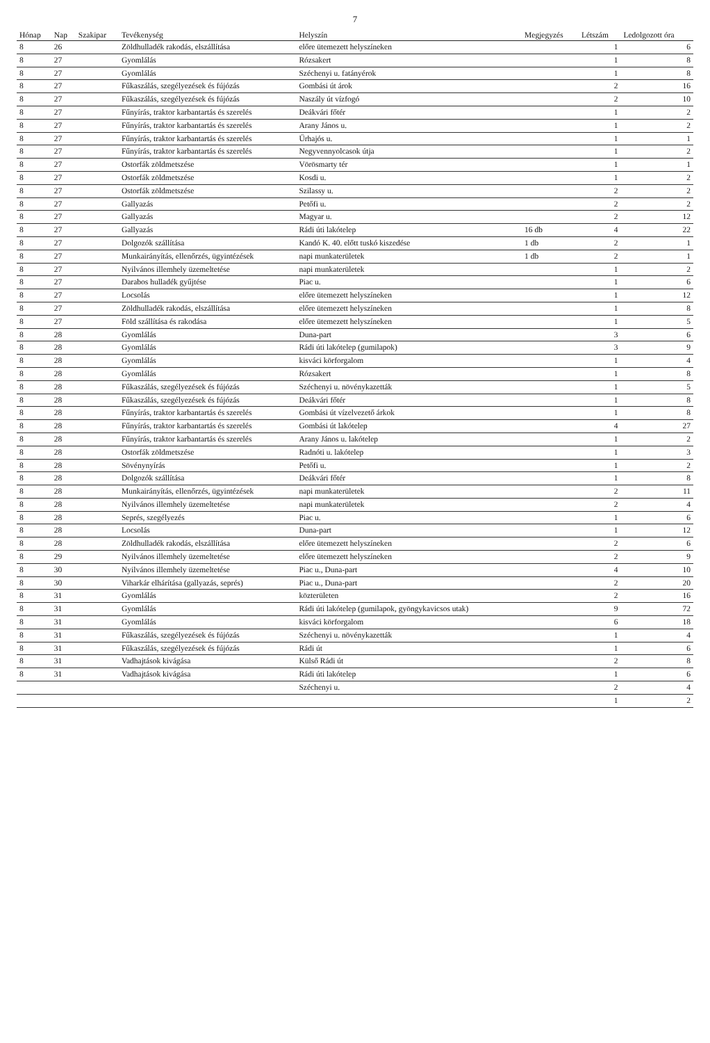7
| Hónap | Nap | Szakipar | Tevékenység | Helyszín | Megjegyzés | Létszám | Ledolgozott óra |
| --- | --- | --- | --- | --- | --- | --- | --- |
| 8 | 26 | | Zöldhulladék rakodás, elszállítása | előre ütemezett helyszíneken | | 1 | 6 |
| 8 | 27 | | Gyomlálás | Rózsakert | | 1 | 8 |
| 8 | 27 | | Gyomlálás | Széchenyi u. fatányérok | | 1 | 8 |
| 8 | 27 | | Fűkaszálás, szegélyezések és fújózás | Gombási út árok | | 2 | 16 |
| 8 | 27 | | Fűkaszálás, szegélyezések és fújózás | Naszály út vízfogó | | 2 | 10 |
| 8 | 27 | | Fűnyírás, traktor karbantartás és szerelés | Deákvári főtér | | 1 | 2 |
| 8 | 27 | | Fűnyírás, traktor karbantartás és szerelés | Arany János u. | | 1 | 2 |
| 8 | 27 | | Fűnyírás, traktor karbantartás és szerelés | Űrhajós u. | | 1 | 1 |
| 8 | 27 | | Fűnyírás, traktor karbantartás és szerelés | Negyvennyolcasok útja | | 1 | 2 |
| 8 | 27 | | Ostorfák zöldmetszése | Vörösmarty tér | | 1 | 1 |
| 8 | 27 | | Ostorfák zöldmetszése | Kosdi u. | | 1 | 2 |
| 8 | 27 | | Ostorfák zöldmetszése | Szilassy u. | | 2 | 2 |
| 8 | 27 | | Gallyazás | Petőfi u. | | 2 | 2 |
| 8 | 27 | | Gallyazás | Magyar u. | | 2 | 12 |
| 8 | 27 | | Gallyazás | Rádi úti lakótelep | 16 db | 4 | 22 |
| 8 | 27 | | Dolgozók szállítása | Kandó K. 40. előtt tuskó kiszedése | 1 db | 2 | 1 |
| 8 | 27 | | Munkairányítás, ellenőrzés, ügyintézések | napi munkaterületek | 1 db | 2 | 1 |
| 8 | 27 | | Nyilvános illemhely üzemeltetése | napi munkaterületek | | 1 | 2 |
| 8 | 27 | | Darabos hulladék gyűjtése | Piac u. | | 1 | 6 |
| 8 | 27 | | Locsolás | előre ütemezett helyszíneken | | 1 | 12 |
| 8 | 27 | | Zöldhulladék rakodás, elszállítása | előre ütemezett helyszíneken | | 1 | 8 |
| 8 | 27 | | Föld szállítása és rakodása | előre ütemezett helyszíneken | | 1 | 5 |
| 8 | 28 | | Gyomlálás | Duna-part | | 3 | 6 |
| 8 | 28 | | Gyomlálás | Rádi úti lakótelep (gumilapok) | | 3 | 9 |
| 8 | 28 | | Gyomlálás | kisváci körforgalom | | 1 | 4 |
| 8 | 28 | | Gyomlálás | Rózsakert | | 1 | 8 |
| 8 | 28 | | Fűkaszálás, szegélyezések és fújózás | Széchenyi u. növénykazetták | | 1 | 5 |
| 8 | 28 | | Fűkaszálás, szegélyezések és fújózás | Deákvári főtér | | 1 | 8 |
| 8 | 28 | | Fűnyírás, traktor karbantartás és szerelés | Gombási út vízelvezető árkok | | 1 | 8 |
| 8 | 28 | | Fűnyírás, traktor karbantartás és szerelés | Gombási út lakótelep | | 4 | 27 |
| 8 | 28 | | Fűnyírás, traktor karbantartás és szerelés | Arany János u. lakótelep | | 1 | 2 |
| 8 | 28 | | Ostorfák zöldmetszése | Radnóti u. lakótelep | | 1 | 3 |
| 8 | 28 | | Sövénynyírás | Petőfi u. | | 1 | 2 |
| 8 | 28 | | Dolgozók szállítása | Deákvári főtér | | 1 | 8 |
| 8 | 28 | | Munkairányítás, ellenőrzés, ügyintézések | napi munkaterületek | | 2 | 11 |
| 8 | 28 | | Nyilvános illemhely üzemeltetése | napi munkaterületek | | 2 | 4 |
| 8 | 28 | | Seprés, szegélyezés | Piac u. | | 1 | 6 |
| 8 | 28 | | Locsolás | Duna-part | | 1 | 12 |
| 8 | 28 | | Zöldhulladék rakodás, elszállítása | előre ütemezett helyszíneken | | 2 | 6 |
| 8 | 29 | | Nyilvános illemhely üzemeltetése | előre ütemezett helyszíneken | | 2 | 9 |
| 8 | 30 | | Nyilvános illemhely üzemeltetése | Piac u., Duna-part | | 4 | 10 |
| 8 | 30 | | Viharkár elhárítása (gallyazás, seprés) | Piac u., Duna-part | | 2 | 20 |
| 8 | 31 | | Gyomlálás | közterületen | | 2 | 16 |
| 8 | 31 | | Gyomlálás | Rádi úti lakótelep (gumilapok, gyöngykavicsos utak) | | 9 | 72 |
| 8 | 31 | | Gyomlálás | kisváci körforgalom | | 6 | 18 |
| 8 | 31 | | Fűkaszálás, szegélyezések és fújózás | Széchenyi u. növénykazetták | | 1 | 4 |
| 8 | 31 | | Fűkaszálás, szegélyezések és fújózás | Rádi út | | 1 | 6 |
| 8 | 31 | | Vadhajtások kivágása | Külső Rádi út | | 2 | 8 |
| 8 | 31 | | Vadhajtások kivágása | Rádi úti lakótelep | | 1 | 6 |
| | | | | Széchenyi u. | | 2 | 4 |
| | | | | | | 1 | 2 |